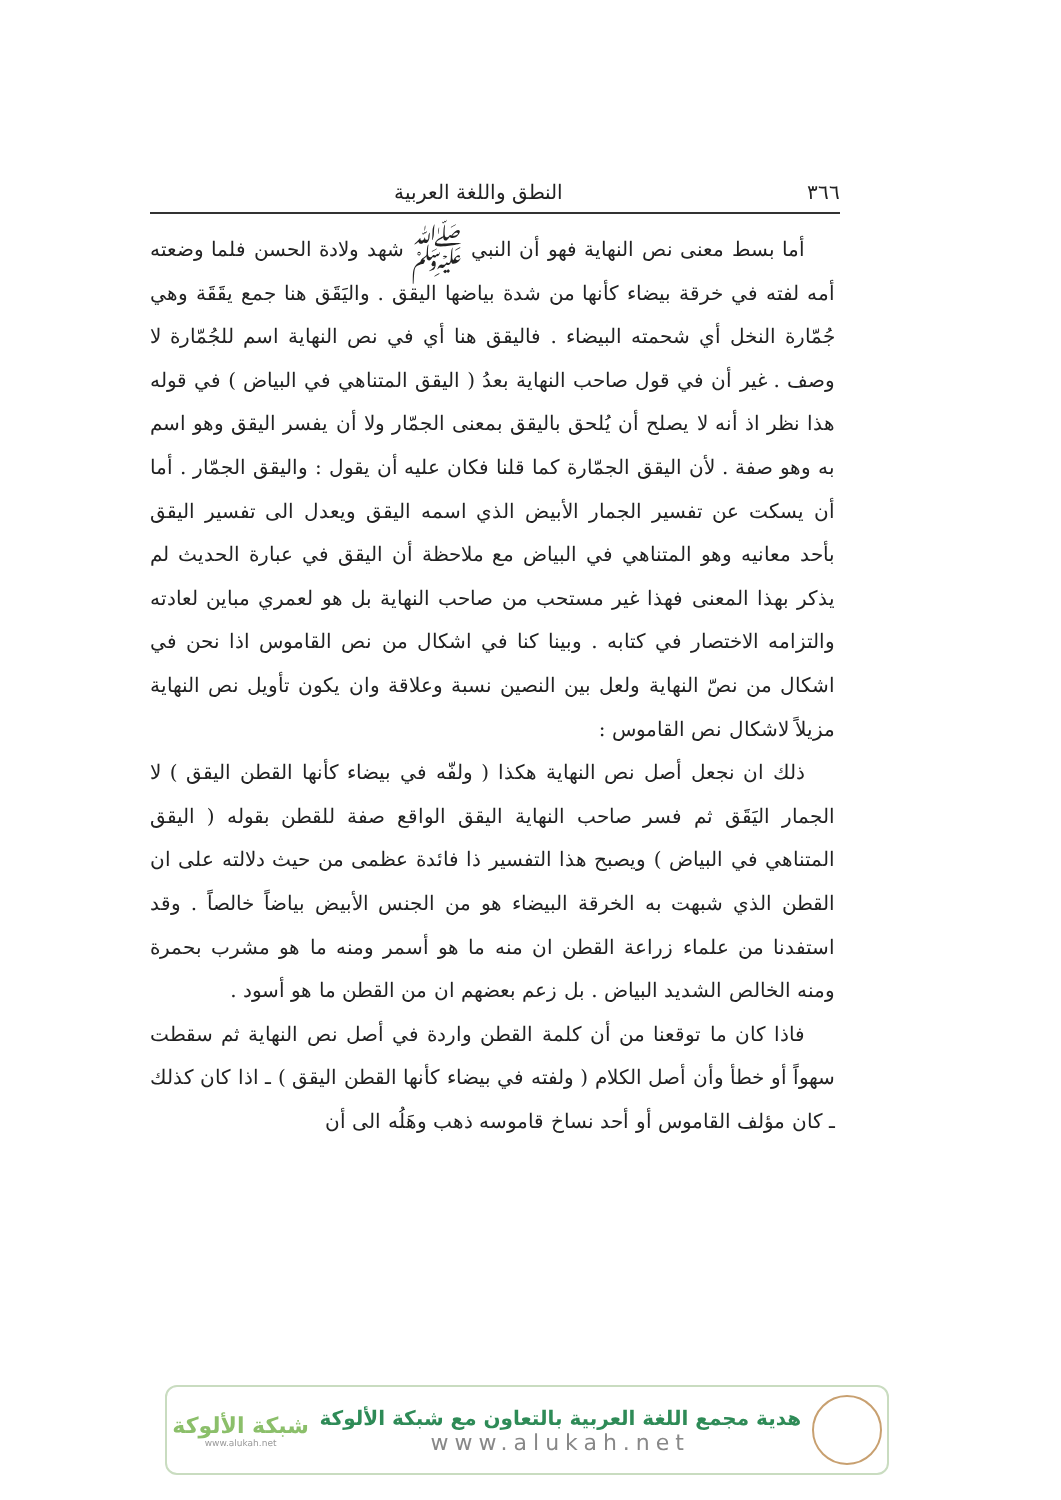٣٦٦ النطق واللغة العربية
أما بسط معنى نص النهاية فهو أن النبي ﷺ شهد ولادة الحسن فلما وضعته أمه لفته في خرقة بيضاء كأنها من شدة بياضها اليقق . واليَقَق هنا جمع يقَقَة وهي جُمّارة النخل أي شحمته البيضاء . فاليقق هنا أي في نص النهاية اسم للجُمّارة لا وصف . غير أن في قول صاحب النهاية بعدُ ( اليقق المتناهي في البياض ) في قوله هذا نظر اذ أنه لا يصلح أن يُلحق باليقق بمعنى الجمّار ولا أن يفسر اليقق وهو اسم به وهو صفة . لأن اليقق الجمّارة كما قلنا فكان عليه أن يقول : واليقق الجمّار . أما أن يسكت عن تفسير الجمار الأبيض الذي اسمه اليقق ويعدل الى تفسير اليقق بأحد معانيه وهو المتناهي في البياض مع ملاحظة أن اليقق في عبارة الحديث لم يذكر بهذا المعنى فهذا غير مستحب من صاحب النهاية بل هو لعمري مباين لعادته والتزامه الاختصار في كتابه . وبينا كنا في اشكال من نص القاموس اذا نحن في اشكال من نصّ النهاية ولعل بين النصين نسبة وعلاقة وان يكون تأويل نص النهاية مزيلاً لاشكال نص القاموس :
ذلك ان نجعل أصل نص النهاية هكذا ( ولفّه في بيضاء كأنها القطن اليقق ) لا الجمار اليَقَق ثم فسر صاحب النهاية اليقق الواقع صفة للقطن بقوله ( اليقق المتناهي في البياض ) ويصبح هذا التفسير ذا فائدة عظمى من حيث دلالته على ان القطن الذي شبهت به الخرقة البيضاء هو من الجنس الأبيض بياضاً خالصاً . وقد استفدنا من علماء زراعة القطن ان منه ما هو أسمر ومنه ما هو مشرب بحمرة ومنه الخالص الشديد البياض . بل زعم بعضهم ان من القطن ما هو أسود .
فاذا كان ما توقعنا من أن كلمة القطن واردة في أصل نص النهاية ثم سقطت سهواً أو خطأ وأن أصل الكلام ( ولفته في بيضاء كأنها القطن اليقق ) ـ اذا كان كذلك ـ كان مؤلف القاموس أو أحد نساخ قاموسه ذهب وهَلُه الى أن
هدية مجمع اللغة العربية بالتعاون مع شبكة الألوكة
www.alukah.net
شبكة الألوكة
www.alukah.net